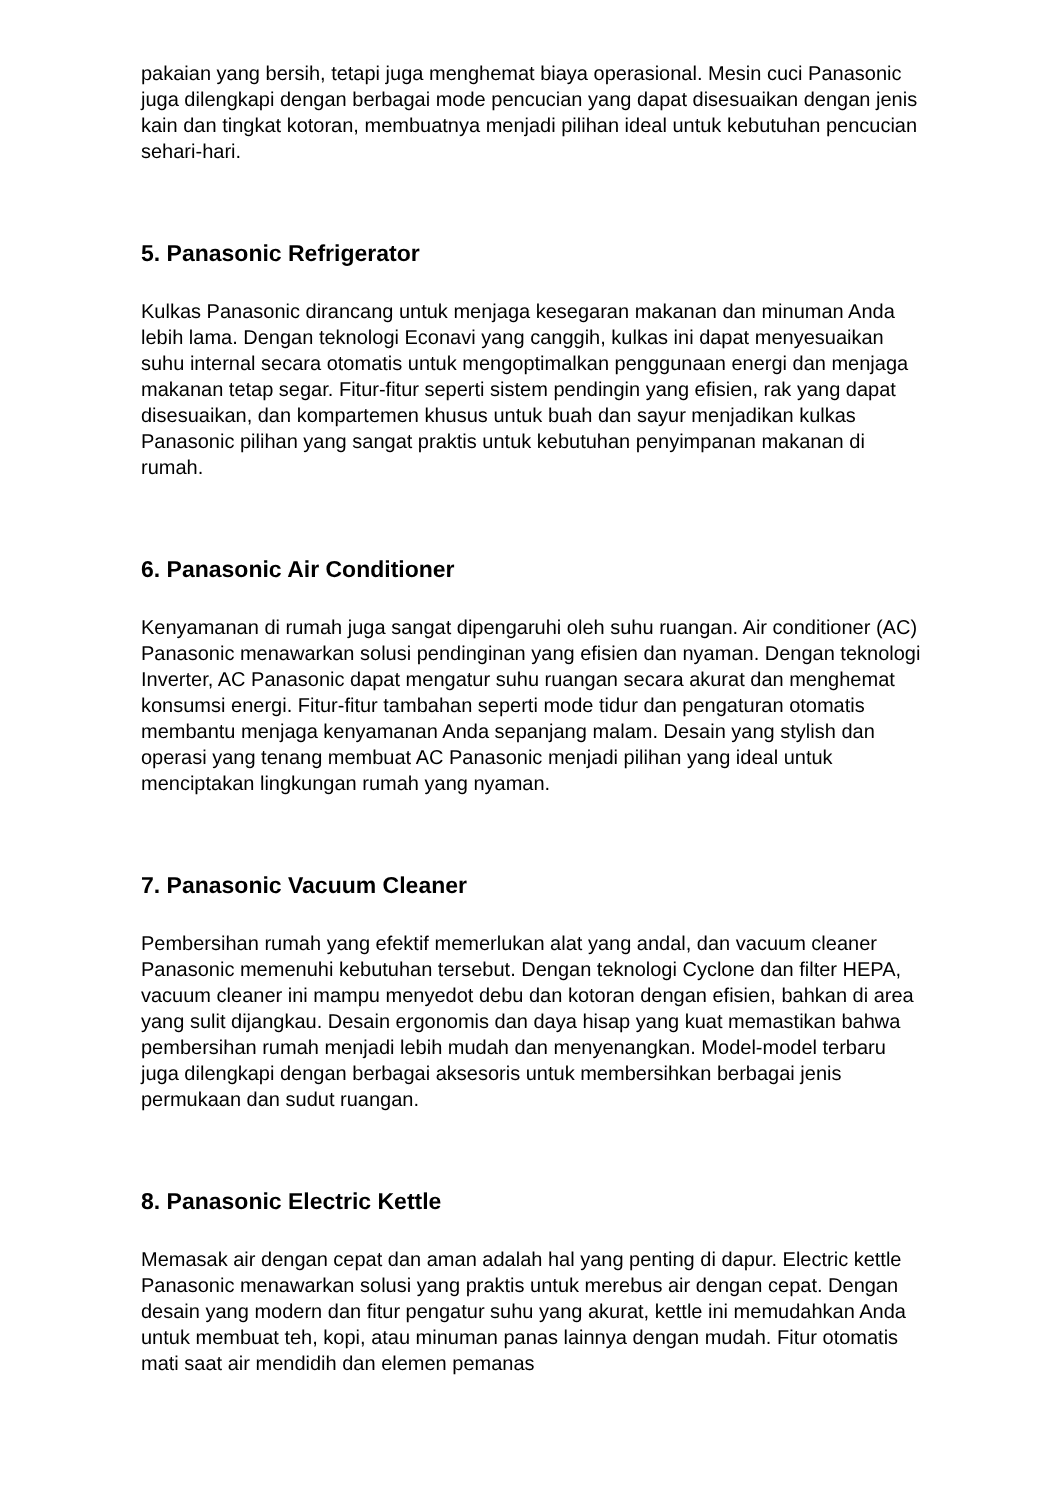pakaian yang bersih, tetapi juga menghemat biaya operasional. Mesin cuci Panasonic juga dilengkapi dengan berbagai mode pencucian yang dapat disesuaikan dengan jenis kain dan tingkat kotoran, membuatnya menjadi pilihan ideal untuk kebutuhan pencucian sehari-hari.
5. Panasonic Refrigerator
Kulkas Panasonic dirancang untuk menjaga kesegaran makanan dan minuman Anda lebih lama. Dengan teknologi Econavi yang canggih, kulkas ini dapat menyesuaikan suhu internal secara otomatis untuk mengoptimalkan penggunaan energi dan menjaga makanan tetap segar. Fitur-fitur seperti sistem pendingin yang efisien, rak yang dapat disesuaikan, dan kompartemen khusus untuk buah dan sayur menjadikan kulkas Panasonic pilihan yang sangat praktis untuk kebutuhan penyimpanan makanan di rumah.
6. Panasonic Air Conditioner
Kenyamanan di rumah juga sangat dipengaruhi oleh suhu ruangan. Air conditioner (AC) Panasonic menawarkan solusi pendinginan yang efisien dan nyaman. Dengan teknologi Inverter, AC Panasonic dapat mengatur suhu ruangan secara akurat dan menghemat konsumsi energi. Fitur-fitur tambahan seperti mode tidur dan pengaturan otomatis membantu menjaga kenyamanan Anda sepanjang malam. Desain yang stylish dan operasi yang tenang membuat AC Panasonic menjadi pilihan yang ideal untuk menciptakan lingkungan rumah yang nyaman.
7. Panasonic Vacuum Cleaner
Pembersihan rumah yang efektif memerlukan alat yang andal, dan vacuum cleaner Panasonic memenuhi kebutuhan tersebut. Dengan teknologi Cyclone dan filter HEPA, vacuum cleaner ini mampu menyedot debu dan kotoran dengan efisien, bahkan di area yang sulit dijangkau. Desain ergonomis dan daya hisap yang kuat memastikan bahwa pembersihan rumah menjadi lebih mudah dan menyenangkan. Model-model terbaru juga dilengkapi dengan berbagai aksesoris untuk membersihkan berbagai jenis permukaan dan sudut ruangan.
8. Panasonic Electric Kettle
Memasak air dengan cepat dan aman adalah hal yang penting di dapur. Electric kettle Panasonic menawarkan solusi yang praktis untuk merebus air dengan cepat. Dengan desain yang modern dan fitur pengatur suhu yang akurat, kettle ini memudahkan Anda untuk membuat teh, kopi, atau minuman panas lainnya dengan mudah. Fitur otomatis mati saat air mendidih dan elemen pemanas